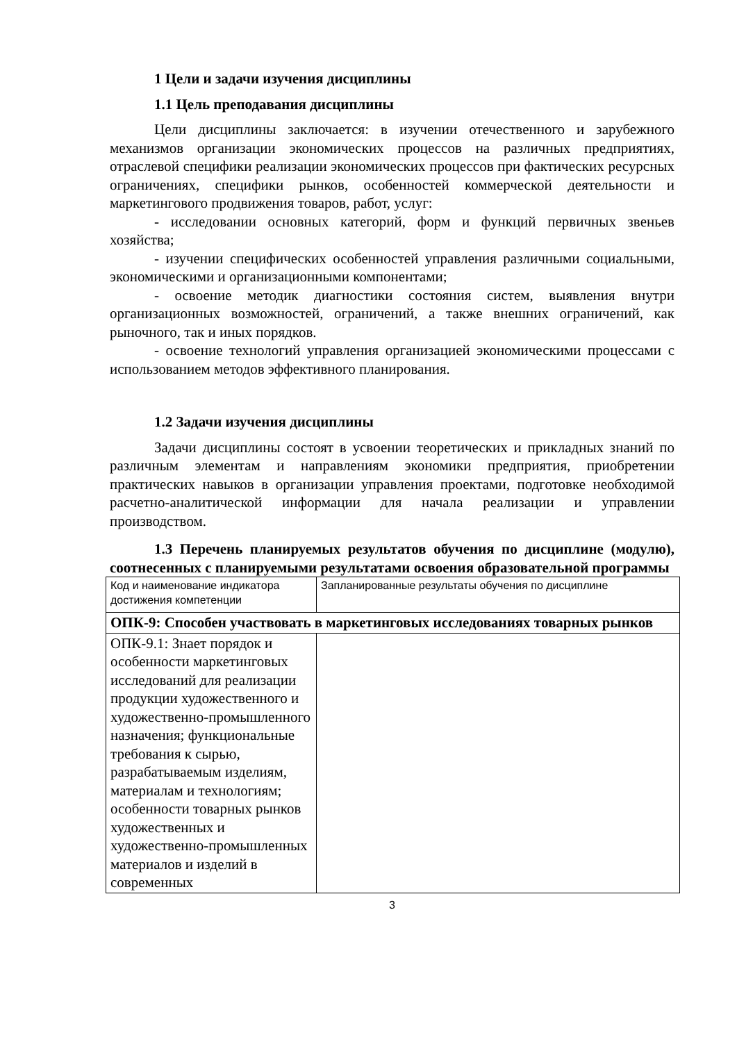1 Цели и задачи изучения дисциплины
1.1 Цель преподавания дисциплины
Цели дисциплины заключается: в изучении отечественного и зарубежного механизмов организации экономических процессов на различных предприятиях, отраслевой специфики реализации экономических процессов при фактических ресурсных ограничениях, специфики рынков, особенностей коммерческой деятельности и маркетингового продвижения товаров, работ, услуг:
- исследовании основных категорий, форм и функций первичных звеньев хозяйства;
- изучении специфических особенностей управления различными социальными, экономическими и организационными компонентами;
- освоение методик диагностики состояния систем, выявления внутри организационных возможностей, ограничений, а также внешних ограничений, как рыночного, так и иных порядков.
- освоение технологий управления организацией экономическими процессами с использованием методов эффективного планирования.
1.2 Задачи изучения дисциплины
Задачи дисциплины состоят в усвоении теоретических и прикладных знаний по различным элементам и направлениям экономики предприятия, приобретении практических навыков в организации управления проектами, подготовке необходимой расчетно-аналитической информации для начала реализации и управлении производством.
1.3 Перечень планируемых результатов обучения по дисциплине (модулю), соотнесенных с планируемыми результатами освоения образовательной программы
| Код и наименование индикатора достижения компетенции | Запланированные результаты обучения по дисциплине |
| ОПК-9: Способен участвовать в маркетинговых исследованиях товарных рынков | |
| ОПК-9.1: Знает порядок и особенности маркетинговых исследований для реализации продукции художественного и художественно-промышленного назначения; функциональные требования к сырью, разрабатываемым изделиям, материалам и технологиям; особенности товарных рынков художественных и художественно-промышленных материалов и изделий в современных | |
3